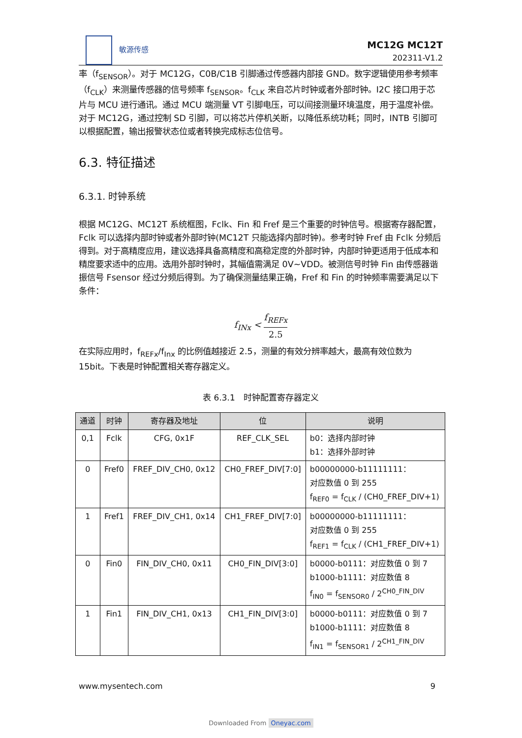敏源传感
MC12G MC12T
202311-V1.2
率（f<sub>SENSOR</sub>）。对于 MC12G，C0B/C1B 引脚通过传感器内部接 GND。数字逻辑使用参考频率（f<sub>CLK</sub>）来测量传感器的信号频率 f<sub>SENSOR</sub>。f<sub>CLK</sub> 来自芯片时钟或者外部时钟。I2C 接口用于芯片与 MCU 进行通讯。通过 MCU 端测量 VT 引脚电压，可以间接测量环境温度，用于温度补偿。对于 MC12G，通过控制 SD 引脚，可以将芯片停机关断，以降低系统功耗；同时，INTB 引脚可以根据配置，输出报警状态位或者转换完成标志位信号。
6.3. 特征描述
6.3.1. 时钟系统
根据 MC12G、MC12T 系统框图，Fclk、Fin 和 Fref 是三个重要的时钟信号。根据寄存器配置，Fclk 可以选择内部时钟或者外部时钟(MC12T 只能选择内部时钟)。参考时钟 Fref 由 Fclk 分频后得到。对于高精度应用，建议选择具备高精度和高稳定度的外部时钟，内部时钟更适用于低成本和精度要求适中的应用。选用外部时钟时，其幅值需满足 0V~VDD。被测信号时钟 Fin 由传感器谐振信号 Fsensor 经过分频后得到。为了确保测量结果正确，Fref 和 Fin 的时钟频率需要满足以下条件：
f<sub>INx</sub> < f<sub>REFx</sub> 2.5
在实际应用时，f<sub>REFx</sub>/f<sub>Inx</sub> 的比例值越接近 2.5，测量的有效分辨率越大，最高有效位数为 15bit。下表是时钟配置相关寄存器定义。
表 6.3.1　时钟配置寄存器定义
| 通道 | 时钟 | 寄存器及地址 | 位 | 说明 |
| --- | --- | --- | --- | --- |
| 0,1 | Fclk | CFG, 0x1F | REF_CLK_SEL | b0：选择内部时钟 b1：选择外部时钟 |
| 0 | Fref0 | FREF_DIV_CH0, 0x12 | CH0_FREF_DIV[7:0] | b00000000-b11111111： 对应数值 0 到 255 f<sub>REF0</sub> = f<sub>CLK</sub> / (CH0_FREF_DIV+1) |
| 1 | Fref1 | FREF_DIV_CH1, 0x14 | CH1_FREF_DIV[7:0] | b00000000-b11111111： 对应数值 0 到 255 f<sub>REF1</sub> = f<sub>CLK</sub> / (CH1_FREF_DIV+1) |
| 0 | Fin0 | FIN_DIV_CH0, 0x11 | CH0_FIN_DIV[3:0] | b0000-b0111：对应数值 0 到 7 b1000-b1111：对应数值 8 f<sub>IN0</sub> = f<sub>SENSOR0</sub> / 2<sup>CH0_FIN_DIV</sup> |
| 1 | Fin1 | FIN_DIV_CH1, 0x13 | CH1_FIN_DIV[3:0] | b0000-b0111：对应数值 0 到 7 b1000-b1111：对应数值 8 f<sub>IN1</sub> = f<sub>SENSOR1</sub> / 2<sup>CH1_FIN_DIV</sup> |
www.mysentech.com 9
Downloaded From Oneyac.com